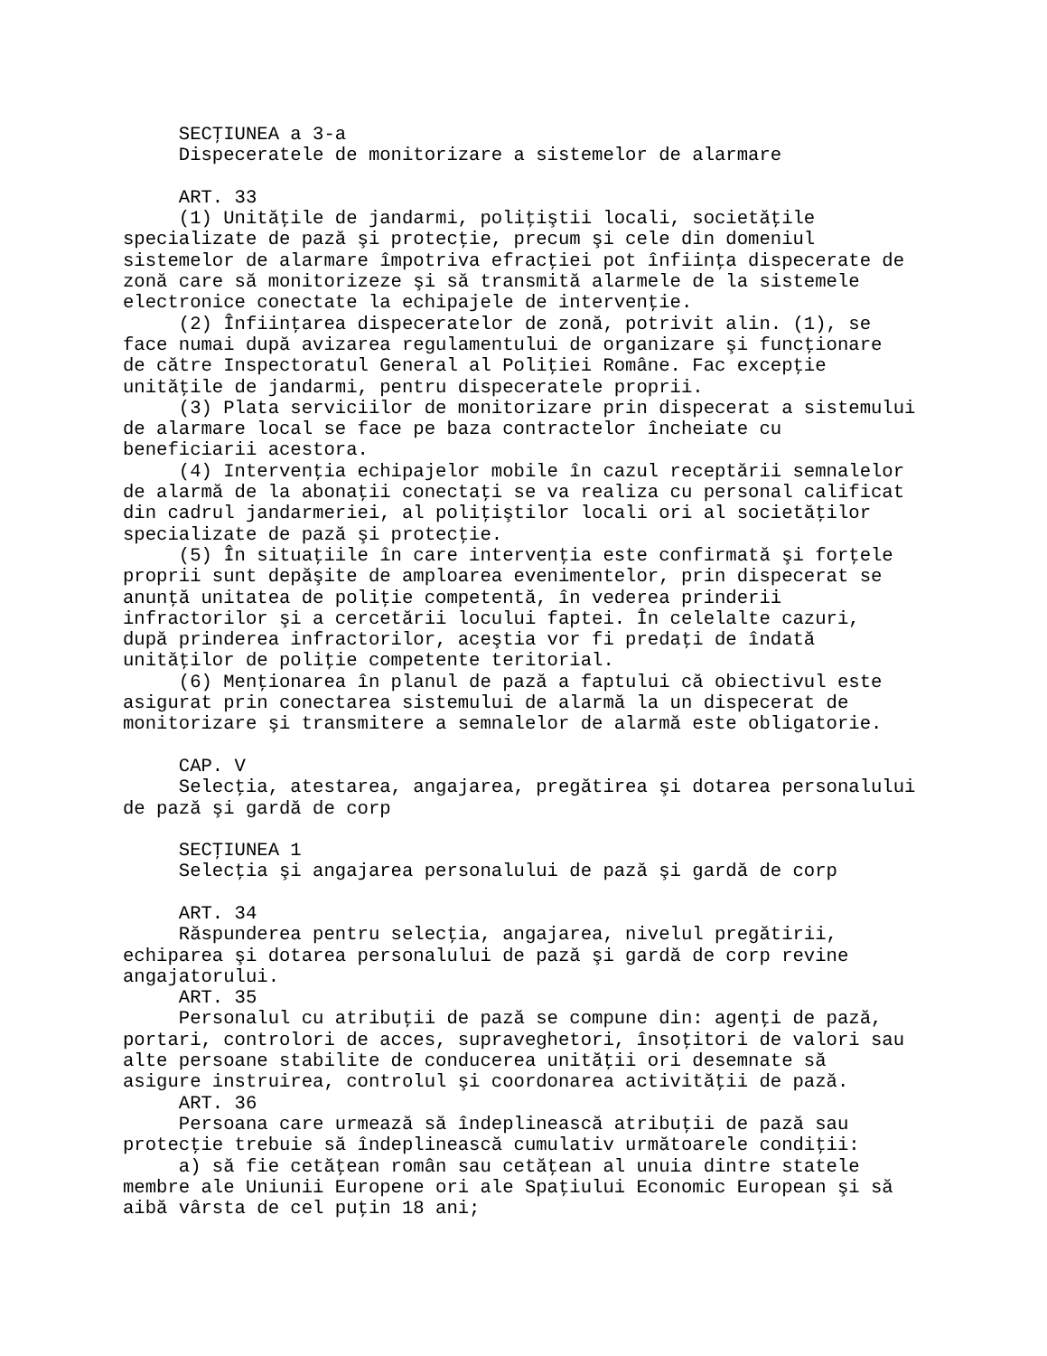SECŢIUNEA a 3-a
     Dispeceratele de monitorizare a sistemelor de alarmare

     ART. 33
     (1) Unităţile de jandarmi, poliţiştii locali, societăţile
specializate de pază şi protecţie, precum şi cele din domeniul
sistemelor de alarmare împotriva efracţiei pot înfiinţa dispecerate de
zonă care să monitorizeze şi să transmită alarmele de la sistemele
electronice conectate la echipajele de intervenţie.
     (2) Înfiinţarea dispeceratelor de zonă, potrivit alin. (1), se
face numai după avizarea regulamentului de organizare şi funcţionare
de către Inspectoratul General al Poliţiei Române. Fac excepţie
unităţile de jandarmi, pentru dispeceratele proprii.
     (3) Plata serviciilor de monitorizare prin dispecerat a sistemului
de alarmare local se face pe baza contractelor încheiate cu
beneficiarii acestora.
     (4) Intervenţia echipajelor mobile în cazul receptării semnalelor
de alarmă de la abonaţii conectaţi se va realiza cu personal calificat
din cadrul jandarmeriei, al poliţiştilor locali ori al societăţilor
specializate de pază şi protecţie.
     (5) În situaţiile în care intervenţia este confirmată şi forţele
proprii sunt depăşite de amploarea evenimentelor, prin dispecerat se
anunţă unitatea de poliţie competentă, în vederea prinderii
infractorilor şi a cercetării locului faptei. În celelalte cazuri,
după prinderea infractorilor, aceştia vor fi predaţi de îndată
unităţilor de poliţie competente teritorial.
     (6) Menţionarea în planul de pază a faptului că obiectivul este
asigurat prin conectarea sistemului de alarmă la un dispecerat de
monitorizare şi transmitere a semnalelor de alarmă este obligatorie.

     CAP. V
     Selecţia, atestarea, angajarea, pregătirea şi dotarea personalului
de pază şi gardă de corp

     SECŢIUNEA 1
     Selecţia şi angajarea personalului de pază şi gardă de corp

     ART. 34
     Răspunderea pentru selecţia, angajarea, nivelul pregătirii,
echiparea şi dotarea personalului de pază şi gardă de corp revine
angajatorului.
     ART. 35
     Personalul cu atribuţii de pază se compune din: agenţi de pază,
portari, controlori de acces, supraveghetori, însoţitori de valori sau
alte persoane stabilite de conducerea unităţii ori desemnate să
asigure instruirea, controlul şi coordonarea activităţii de pază.
     ART. 36
     Persoana care urmează să îndeplinească atribuţii de pază sau
protecţie trebuie să îndeplinească cumulativ următoarele condiţii:
     a) să fie cetăţean român sau cetăţean al unuia dintre statele
membre ale Uniunii Europene ori ale Spaţiului Economic European şi să
aibă vârsta de cel puţin 18 ani;